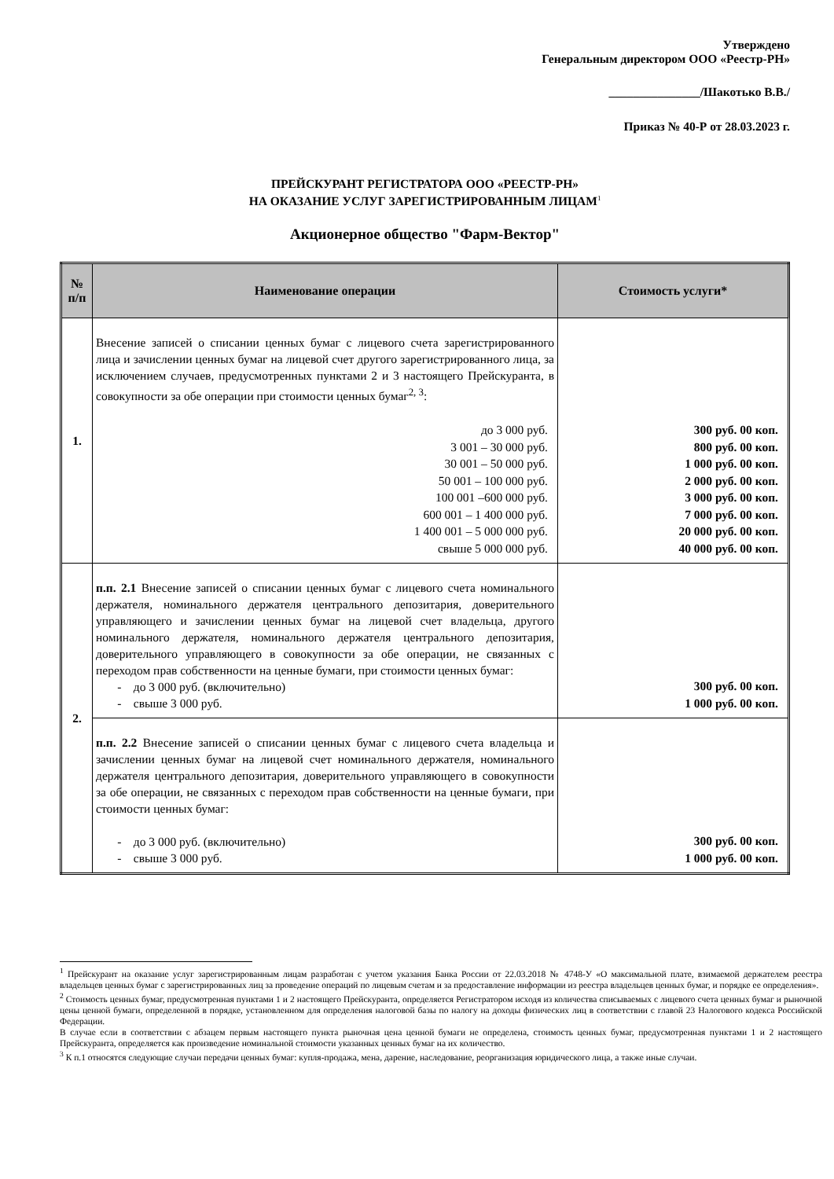Утверждено
Генеральным директором ООО «Реестр-РН»
_______________/Шакотько В.В./
Приказ № 40-Р от 28.03.2023 г.
ПРЕЙСКУРАНТ РЕГИСТРАТОРА ООО «РЕЕСТР-РН»
НА ОКАЗАНИЕ УСЛУГ ЗАРЕГИСТРИРОВАННЫМ ЛИЦАМ<sup>1</sup>
Акционерное общество "Фарм-Вектор"
| № п/п | Наименование операции | Стоимость услуги* |
| --- | --- | --- |
| 1. | Внесение записей о списании ценных бумаг с лицевого счета зарегистрированного лица и зачислении ценных бумаг на лицевой счет другого зарегистрированного лица, за исключением случаев, предусмотренных пунктами 2 и 3 настоящего Прейскуранта, в совокупности за обе операции при стоимости ценных бумаг<sup>2, 3</sup>: до 3 000 руб. 3 001 – 30 000 руб. 30 001 – 50 000 руб. 50 001 – 100 000 руб. 100 001 –600 000 руб. 600 001 – 1 400 000 руб. 1 400 001 – 5 000 000 руб. свыше 5 000 000 руб. | 300 руб. 00 коп. 800 руб. 00 коп. 1 000 руб. 00 коп. 2 000 руб. 00 коп. 3 000 руб. 00 коп. 7 000 руб. 00 коп. 20 000 руб. 00 коп. 40 000 руб. 00 коп. |
| 2. | п.п. 2.1 Внесение записей о списании ценных бумаг с лицевого счета номинального держателя, номинального держателя центрального депозитария, доверительного управляющего и зачислении ценных бумаг на лицевой счет владельца, другого номинального держателя, номинального держателя центрального депозитария, доверительного управляющего в совокупности за обе операции, не связанных с переходом прав собственности на ценные бумаги, при стоимости ценных бумаг: - до 3 000 руб. (включительно) - свыше 3 000 руб. | 300 руб. 00 коп. 1 000 руб. 00 коп. |
| | п.п. 2.2 Внесение записей о списании ценных бумаг с лицевого счета владельца и зачислении ценных бумаг на лицевой счет номинального держателя, номинального держателя центрального депозитария, доверительного управляющего в совокупности за обе операции, не связанных с переходом прав собственности на ценные бумаги, при стоимости ценных бумаг: - до 3 000 руб. (включительно) - свыше 3 000 руб. | 300 руб. 00 коп. 1 000 руб. 00 коп. |
<sup>1</sup> Прейскурант на оказание услуг зарегистрированным лицам разработан с учетом указания Банка России от 22.03.2018 № 4748-У «О максимальной плате, взимаемой держателем реестра владельцев ценных бумаг с зарегистрированных лиц за проведение операций по лицевым счетам и за предоставление информации из реестра владельцев ценных бумаг, и порядке ее определения».
<sup>2</sup> Стоимость ценных бумаг, предусмотренная пунктами 1 и 2 настоящего Прейскуранта, определяется Регистратором исходя из количества списываемых с лицевого счета ценных бумаг и рыночной цены ценной бумаги, определенной в порядке, установленном для определения налоговой базы по налогу на доходы физических лиц в соответствии с главой 23 Налогового кодекса Российской Федерации.
В случае если в соответствии с абзацем первым настоящего пункта рыночная цена ценной бумаги не определена, стоимость ценных бумаг, предусмотренная пунктами 1 и 2 настоящего Прейскуранта, определяется как произведение номинальной стоимости указанных ценных бумаг на их количество.
<sup>3</sup> К п.1 относятся следующие случаи передачи ценных бумаг: купля-продажа, мена, дарение, наследование, реорганизация юридического лица, а также иные случаи.